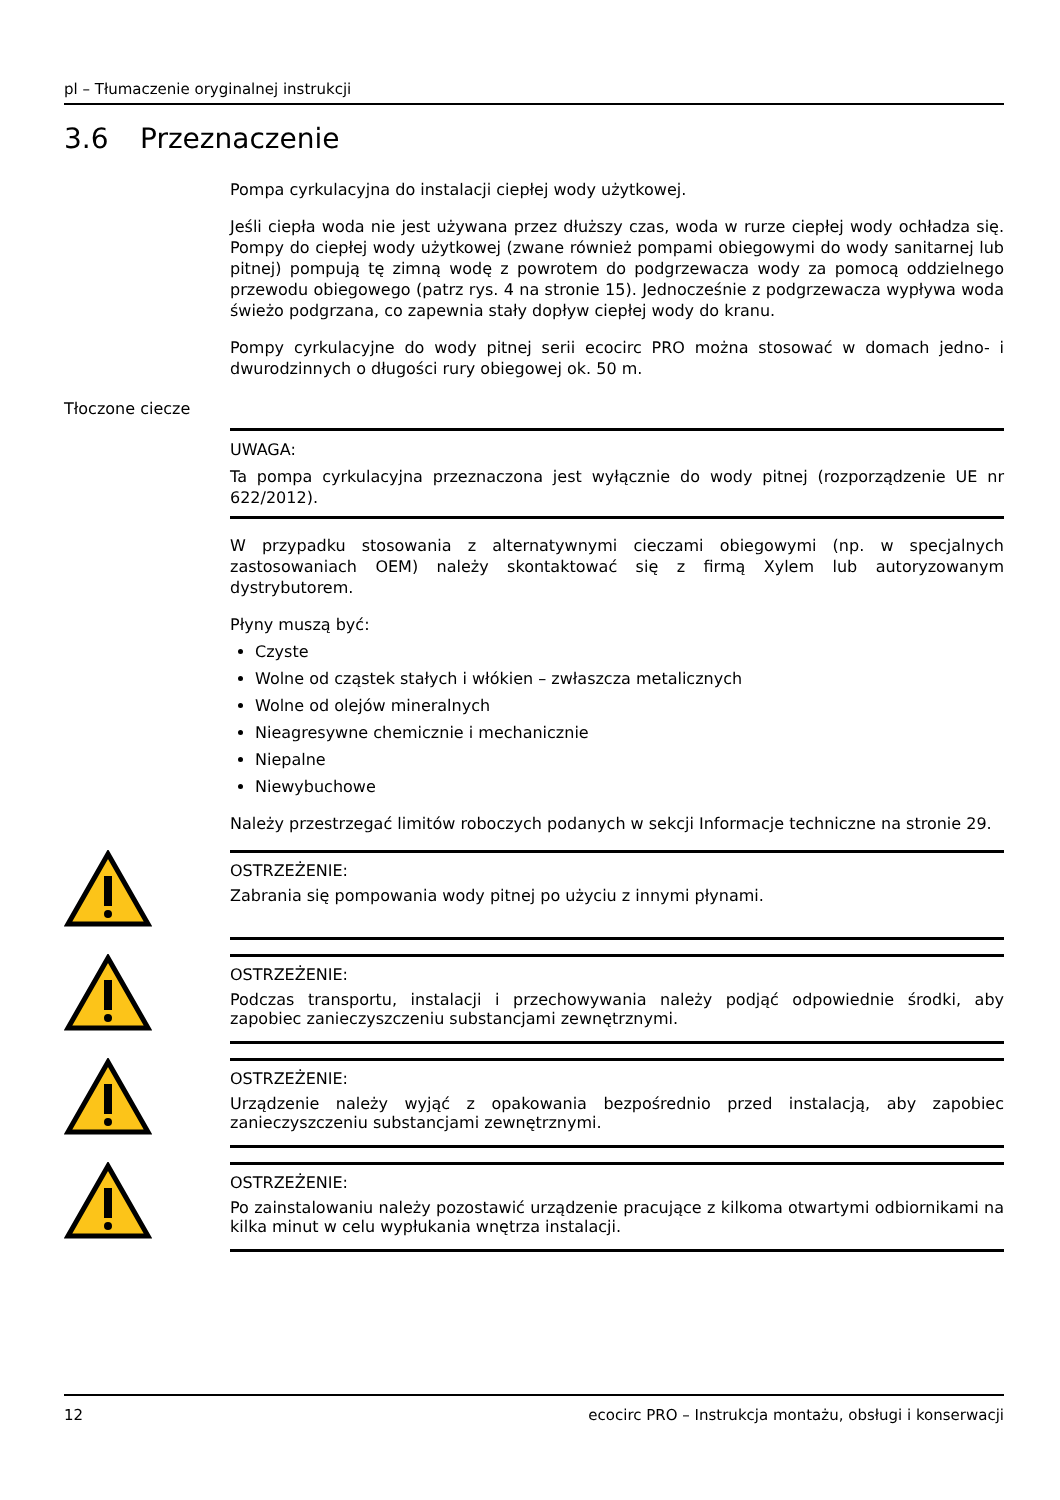pl – Tłumaczenie oryginalnej instrukcji
3.6 Przeznaczenie
Pompa cyrkulacyjna do instalacji ciepłej wody użytkowej.
Jeśli ciepła woda nie jest używana przez dłuższy czas, woda w rurze ciepłej wody ochładza się. Pompy do ciepłej wody użytkowej (zwane również pompami obiegowymi do wody sanitarnej lub pitnej) pompują tę zimną wodę z powrotem do podgrzewacza wody za pomocą oddzielnego przewodu obiegowego (patrz rys. 4 na stronie 15). Jednocześnie z podgrzewacza wypływa woda świeżo podgrzana, co zapewnia stały dopływ ciepłej wody do kranu.
Pompy cyrkulacyjne do wody pitnej serii ecocirc PRO można stosować w domach jedno- i dwurodzinnych o długości rury obiegowej ok. 50 m.
Tłoczone ciecze
UWAGA:
Ta pompa cyrkulacyjna przeznaczona jest wyłącznie do wody pitnej (rozporządzenie UE nr 622/2012).
W przypadku stosowania z alternatywnymi cieczami obiegowymi (np. w specjalnych zastosowaniach OEM) należy skontaktować się z firmą Xylem lub autoryzowanym dystrybutorem.
Płyny muszą być:
Czyste
Wolne od cząstek stałych i włókien – zwłaszcza metalicznych
Wolne od olejów mineralnych
Nieagresywne chemicznie i mechanicznie
Niepalne
Niewybuchowe
Należy przestrzegać limitów roboczych podanych w sekcji Informacje techniczne na stronie 29.
OSTRZEŻENIE:
Zabrania się pompowania wody pitnej po użyciu z innymi płynami.
OSTRZEŻENIE:
Podczas transportu, instalacji i przechowywania należy podjąć odpowiednie środki, aby zapobiec zanieczyszczeniu substancjami zewnętrznymi.
OSTRZEŻENIE:
Urządzenie należy wyjąć z opakowania bezpośrednio przed instalacją, aby zapobiec zanieczyszczeniu substancjami zewnętrznymi.
OSTRZEŻENIE:
Po zainstalowaniu należy pozostawić urządzenie pracujące z kilkoma otwartymi odbiornikami na kilka minut w celu wypłukania wnętrza instalacji.
12 ecocirc PRO – Instrukcja montażu, obsługi i konserwacji